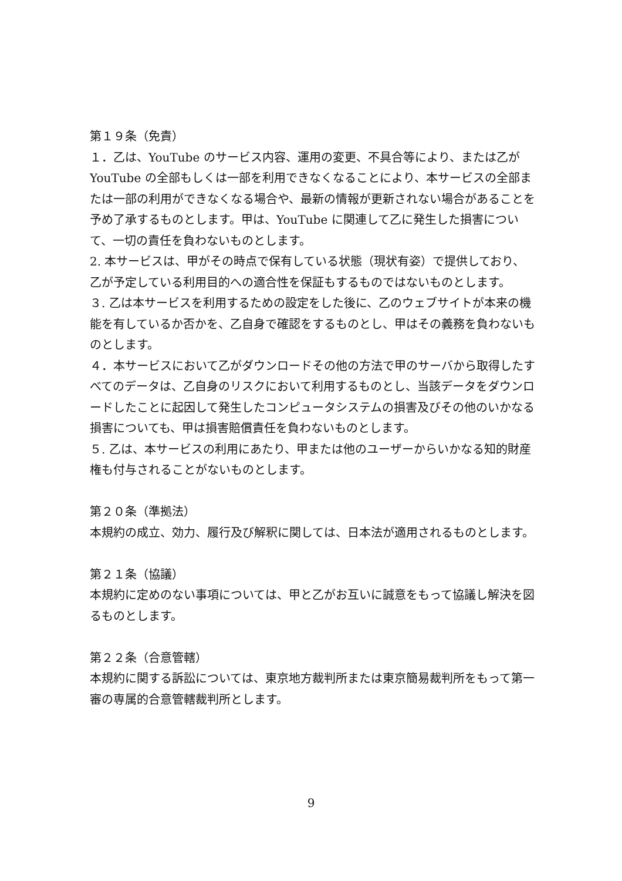第１９条（免責）
１．乙は、YouTube のサービス内容、運用の変更、不具合等により、または乙が YouTube の全部もしくは一部を利用できなくなることにより、本サービスの全部または一部の利用ができなくなる場合や、最新の情報が更新されない場合があることを予め了承するものとします。甲は、YouTube に関連して乙に発生した損害について、一切の責任を負わないものとします。
2. 本サービスは、甲がその時点で保有している状態（現状有姿）で提供しており、乙が予定している利用目的への適合性を保証もするものではないものとします。
３. 乙は本サービスを利用するための設定をした後に、乙のウェブサイトが本来の機能を有しているか否かを、乙自身で確認をするものとし、甲はその義務を負わないものとします。
４．本サービスにおいて乙がダウンロードその他の方法で甲のサーバから取得したすべてのデータは、乙自身のリスクにおいて利用するものとし、当該データをダウンロードしたことに起因して発生したコンピュータシステムの損害及びその他のいかなる損害についても、甲は損害賠償責任を負わないものとします。
５. 乙は、本サービスの利用にあたり、甲または他のユーザーからいかなる知的財産権も付与されることがないものとします。
第２０条（準拠法）
本規約の成立、効力、履行及び解釈に関しては、日本法が適用されるものとします。
第２１条（協議）
本規約に定めのない事項については、甲と乙がお互いに誠意をもって協議し解決を図るものとします。
第２２条（合意管轄）
本規約に関する訴訟については、東京地方裁判所または東京簡易裁判所をもって第一審の専属的合意管轄裁判所とします。
9